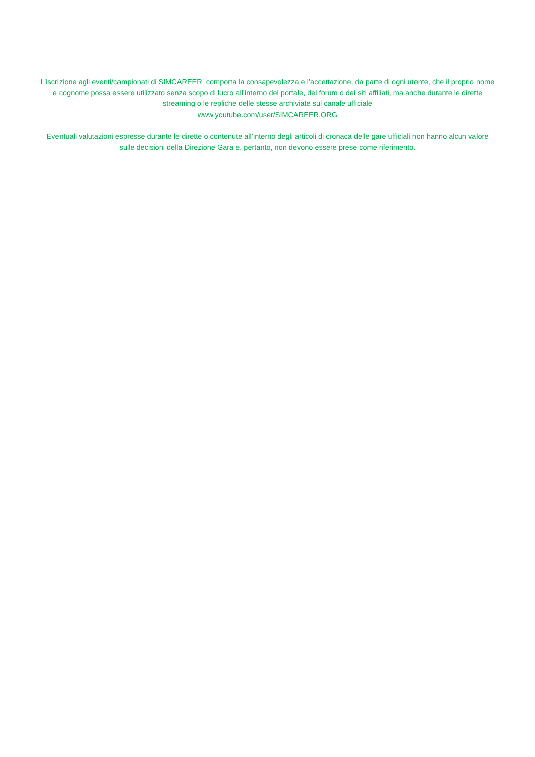L’iscrizione agli eventi/campionati di SIMCAREER comporta la consapevolezza e l’accettazione, da parte di ogni utente, che il proprio nome e cognome possa essere utilizzato senza scopo di lucro all’interno del portale, del forum o dei siti affiliati, ma anche durante le dirette streaming o le repliche delle stesse archiviate sul canale ufficiale
www.youtube.com/user/SIMCAREER.ORG
Eventuali valutazioni espresse durante le dirette o contenute all’interno degli articoli di cronaca delle gare ufficiali non hanno alcun valore sulle decisioni della Direzione Gara e, pertanto, non devono essere prese come riferimento.